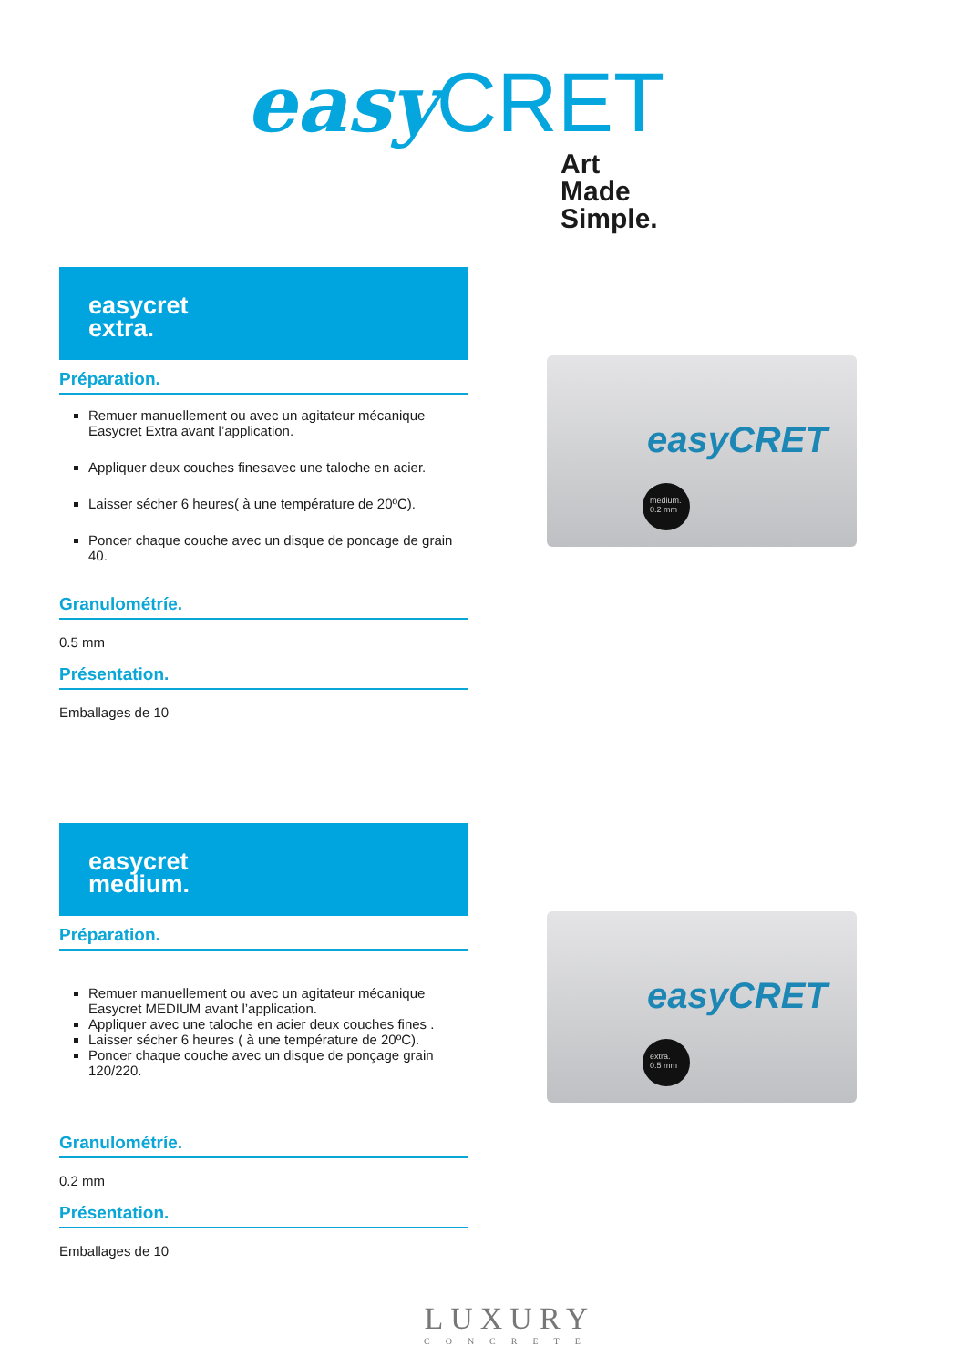easy CRET
Art
Made
Simple.
easycret
extra.
Préparation.
Remuer manuellement ou avec un agitateur mécanique Easycret Extra avant l’application.
Appliquer deux couches finesavec une taloche en acier.
Laisser sécher 6 heures( à une température de 20ºC).
Poncer chaque couche avec un disque de poncage de grain 40.
Granulométríe.
0.5 mm
Présentation.
Emballages de 10
easyCRET
medium.
0.2 mm
easycret
medium.
Préparation.
Remuer manuellement ou avec un agitateur mécanique Easycret MEDIUM avant l’application.
Appliquer avec une taloche en acier deux couches fines .
Laisser sécher 6 heures ( à une température de 20ºC).
Poncer chaque couche avec un disque de ponçage grain 120/220.
Granulométríe.
0.2 mm
Présentation.
Emballages de 10
easyCRET
extra.
0.5 mm
LUXURY
CONCRETE